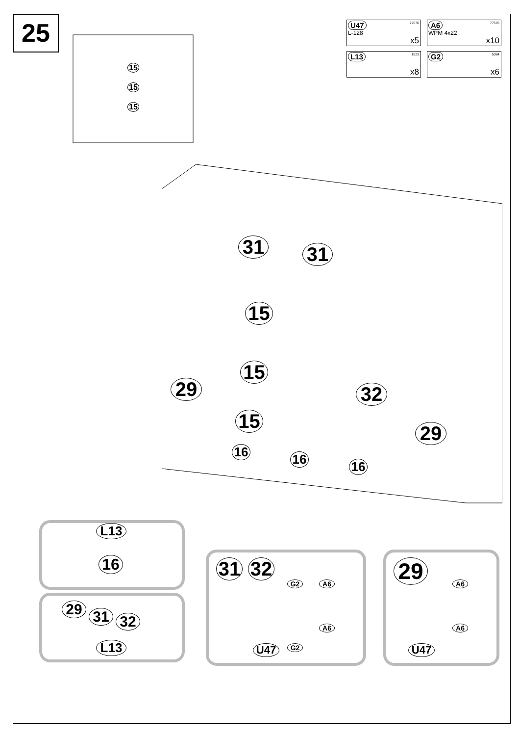25
U47 77576
L-128
x5
A6 77576
WPM 4x22
x10
L13 1523
x8
G2 5384
x6
15
15
15
31 31
15
15
15
29 32
29
16 16 16
L13
16
29 31 32
L13
31 32
G2 A6
A6
G2 U47
29 A6
A6
U47